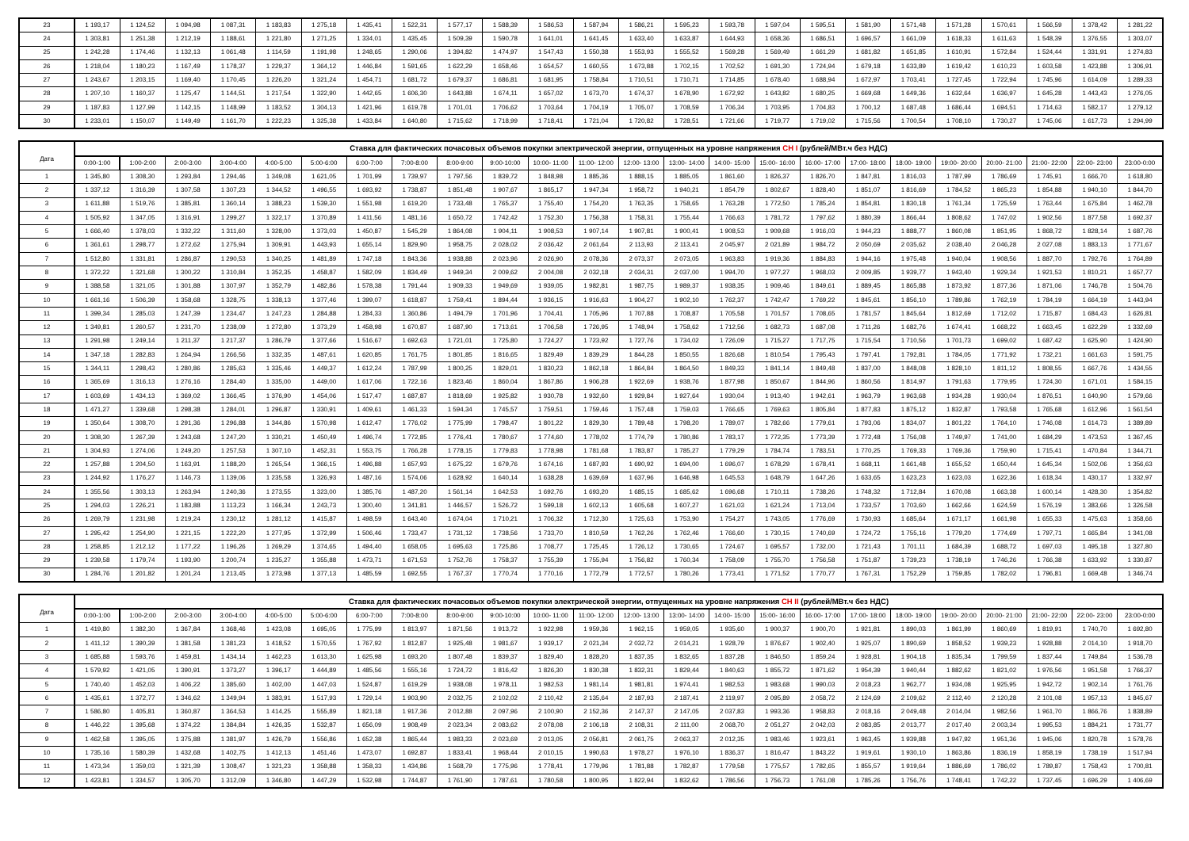| 23 | 1 193,17 | 1 124,52 | 1 094,98 | 1 087,31 | 1 183,83 | 1 275,18 | 1 435,41 | 1 522,31 | 1 577,17 | 1 588,39 | 1 586,53 | 1 587,94 | 1 586,21 | 1 595,23 | 1 593,78 | 1 597,04 | 1 595,51 | 1 581,90 | 1 571,48 | 1 571,28 | 1 570,61 | 1 566,59 | 1 378,42 | 1 281,22 |
| 24 | 1 303,81 | 1 251,38 | 1 212,19 | 1 188,61 | 1 221,80 | 1 271,25 | 1 334,01 | 1 435,45 | 1 509,39 | 1 590,78 | 1 641,01 | 1 641,45 | 1 633,40 | 1 633,87 | 1 644,93 | 1 658,36 | 1 686,51 | 1 696,57 | 1 661,09 | 1 618,33 | 1 611,63 | 1 548,39 | 1 376,55 | 1 303,07 |
| 25 | 1 242,28 | 1 174,46 | 1 132,13 | 1 061,48 | 1 114,59 | 1 191,98 | 1 248,65 | 1 290,06 | 1 394,82 | 1 474,97 | 1 547,43 | 1 550,38 | 1 553,93 | 1 555,52 | 1 569,28 | 1 569,49 | 1 661,29 | 1 681,82 | 1 651,85 | 1 610,91 | 1 572,84 | 1 524,44 | 1 331,91 | 1 274,83 |
| 26 | 1 218,04 | 1 180,23 | 1 167,49 | 1 178,37 | 1 229,37 | 1 364,12 | 1 446,84 | 1 591,65 | 1 622,29 | 1 658,46 | 1 654,57 | 1 660,55 | 1 673,88 | 1 702,15 | 1 702,52 | 1 691,30 | 1 724,94 | 1 679,18 | 1 633,89 | 1 619,42 | 1 610,23 | 1 603,58 | 1 423,88 | 1 306,91 |
| 27 | 1 243,67 | 1 203,15 | 1 169,40 | 1 170,45 | 1 226,20 | 1 321,24 | 1 454,71 | 1 681,72 | 1 679,37 | 1 686,81 | 1 681,95 | 1 758,84 | 1 710,51 | 1 710,71 | 1 714,85 | 1 678,40 | 1 688,94 | 1 672,97 | 1 703,41 | 1 727,45 | 1 722,94 | 1 745,96 | 1 614,09 | 1 289,33 |
| 28 | 1 207,10 | 1 160,37 | 1 125,47 | 1 144,51 | 1 217,54 | 1 322,90 | 1 442,65 | 1 606,30 | 1 643,88 | 1 674,11 | 1 657,02 | 1 673,70 | 1 674,37 | 1 678,90 | 1 672,92 | 1 643,82 | 1 680,25 | 1 669,68 | 1 649,36 | 1 632,64 | 1 636,97 | 1 645,28 | 1 443,43 | 1 276,05 |
| 29 | 1 187,83 | 1 127,99 | 1 142,15 | 1 148,99 | 1 183,52 | 1 304,13 | 1 421,96 | 1 619,78 | 1 701,01 | 1 706,62 | 1 703,64 | 1 704,19 | 1 705,07 | 1 708,59 | 1 706,34 | 1 703,95 | 1 704,83 | 1 700,12 | 1 687,48 | 1 686,44 | 1 694,51 | 1 714,63 | 1 582,17 | 1 279,12 |
| 30 | 1 233,01 | 1 150,07 | 1 149,49 | 1 161,70 | 1 222,23 | 1 325,38 | 1 433,84 | 1 640,80 | 1 715,62 | 1 718,99 | 1 718,41 | 1 721,04 | 1 720,82 | 1 728,51 | 1 721,66 | 1 719,77 | 1 719,02 | 1 715,56 | 1 700,54 | 1 708,10 | 1 730,27 | 1 745,06 | 1 617,73 | 1 294,99 |
| Дата | Ставка для фактических почасовых объемов покупки электрической энергии, отпущенных на уровне напряжения СН I (рублей/МВт.ч без НДС) | | | | | | | | | | | | | | | | | | | | | | | |
| --- | --- | --- | --- | --- | --- | --- | --- | --- | --- | --- | --- | --- | --- | --- | --- | --- | --- | --- | --- | --- | --- | --- | --- | --- |
| | 0:00-1:00 | 1:00-2:00 | 2:00-3:00 | 3:00-4:00 | 4:00-5:00 | 5:00-6:00 | 6:00-7:00 | 7:00-8:00 | 8:00-9:00 | 9:00-10:00 | 10:00- 11:00 | 11:00- 12:00 | 12:00- 13:00 | 13:00- 14:00 | 14:00- 15:00 | 15:00- 16:00 | 16:00- 17:00 | 17:00- 18:00 | 18:00- 19:00 | 19:00- 20:00 | 20:00- 21:00 | 21:00- 22:00 | 22:00- 23:00 | 23:00-0:00 |
| 1 | 1 345,80 | 1 308,30 | 1 293,84 | 1 294,46 | 1 349,08 | 1 621,05 | 1 701,99 | 1 739,97 | 1 797,56 | 1 839,72 | 1 848,98 | 1 885,36 | 1 888,15 | 1 885,05 | 1 861,60 | 1 826,37 | 1 826,70 | 1 847,81 | 1 816,03 | 1 787,99 | 1 786,69 | 1 745,91 | 1 666,70 | 1 618,80 |
| 2 | 1 337,12 | 1 316,39 | 1 307,58 | 1 307,23 | 1 344,52 | 1 496,55 | 1 693,92 | 1 738,87 | 1 851,48 | 1 907,67 | 1 865,17 | 1 947,34 | 1 958,72 | 1 940,21 | 1 854,79 | 1 802,67 | 1 828,40 | 1 851,07 | 1 816,69 | 1 784,52 | 1 865,23 | 1 854,88 | 1 940,10 | 1 844,70 |
| 3 | 1 611,88 | 1 519,76 | 1 385,81 | 1 360,14 | 1 388,23 | 1 539,30 | 1 551,98 | 1 619,20 | 1 733,48 | 1 765,37 | 1 755,40 | 1 754,20 | 1 763,35 | 1 758,65 | 1 763,28 | 1 772,50 | 1 785,24 | 1 854,81 | 1 830,18 | 1 761,34 | 1 725,59 | 1 763,44 | 1 675,84 | 1 462,78 |
| 4 | 1 505,92 | 1 347,05 | 1 316,91 | 1 299,27 | 1 322,17 | 1 370,89 | 1 411,56 | 1 481,16 | 1 650,72 | 1 742,42 | 1 752,30 | 1 756,38 | 1 758,31 | 1 755,44 | 1 766,63 | 1 781,72 | 1 797,62 | 1 880,39 | 1 866,44 | 1 808,62 | 1 747,02 | 1 902,56 | 1 877,58 | 1 692,37 |
| 5 | 1 666,40 | 1 378,03 | 1 332,22 | 1 311,60 | 1 328,00 | 1 373,03 | 1 450,87 | 1 545,29 | 1 864,08 | 1 904,11 | 1 908,53 | 1 907,14 | 1 907,81 | 1 900,41 | 1 908,53 | 1 909,68 | 1 916,03 | 1 944,23 | 1 888,77 | 1 860,08 | 1 851,95 | 1 868,72 | 1 828,14 | 1 687,76 |
| 6 | 1 361,61 | 1 298,77 | 1 272,62 | 1 275,94 | 1 309,91 | 1 443,93 | 1 655,14 | 1 829,90 | 1 958,75 | 2 028,02 | 2 036,42 | 2 061,64 | 2 113,93 | 2 113,41 | 2 045,97 | 2 021,89 | 1 984,72 | 2 050,69 | 2 035,62 | 2 038,40 | 2 046,28 | 2 027,08 | 1 883,13 | 1 771,67 |
| 7 | 1 512,80 | 1 331,81 | 1 286,87 | 1 290,53 | 1 340,25 | 1 481,89 | 1 747,18 | 1 843,36 | 1 938,88 | 2 023,96 | 2 026,90 | 2 078,36 | 2 073,37 | 2 073,05 | 1 963,83 | 1 919,36 | 1 884,83 | 1 944,16 | 1 975,48 | 1 940,04 | 1 908,56 | 1 887,70 | 1 792,76 | 1 764,89 |
| 8 | 1 372,22 | 1 321,68 | 1 300,22 | 1 310,84 | 1 352,35 | 1 458,87 | 1 582,09 | 1 834,49 | 1 949,34 | 2 009,62 | 2 004,08 | 2 032,18 | 2 034,31 | 2 037,00 | 1 994,70 | 1 977,27 | 1 968,03 | 2 009,85 | 1 939,77 | 1 943,40 | 1 929,34 | 1 921,53 | 1 810,21 | 1 657,77 |
| 9 | 1 388,58 | 1 321,05 | 1 301,88 | 1 307,97 | 1 352,79 | 1 482,86 | 1 578,38 | 1 791,44 | 1 909,33 | 1 949,69 | 1 939,05 | 1 982,81 | 1 987,75 | 1 989,37 | 1 938,35 | 1 909,46 | 1 849,61 | 1 889,45 | 1 865,88 | 1 873,92 | 1 877,36 | 1 871,06 | 1 746,78 | 1 504,76 |
| 10 | 1 661,16 | 1 506,39 | 1 358,68 | 1 328,75 | 1 338,13 | 1 377,46 | 1 399,07 | 1 618,87 | 1 759,41 | 1 894,44 | 1 936,15 | 1 916,63 | 1 904,27 | 1 902,10 | 1 762,37 | 1 742,47 | 1 769,22 | 1 845,61 | 1 856,10 | 1 789,86 | 1 762,19 | 1 784,19 | 1 664,19 | 1 443,94 |
| 11 | 1 399,34 | 1 285,03 | 1 247,39 | 1 234,47 | 1 247,23 | 1 284,88 | 1 284,33 | 1 360,86 | 1 494,79 | 1 701,96 | 1 704,41 | 1 705,96 | 1 707,88 | 1 708,87 | 1 705,58 | 1 701,57 | 1 708,65 | 1 781,57 | 1 845,64 | 1 812,69 | 1 712,02 | 1 715,87 | 1 684,43 | 1 626,81 |
| 12 | 1 349,81 | 1 260,57 | 1 231,70 | 1 238,09 | 1 272,80 | 1 373,29 | 1 458,98 | 1 670,87 | 1 687,90 | 1 713,61 | 1 706,58 | 1 726,95 | 1 748,94 | 1 758,62 | 1 712,56 | 1 682,73 | 1 687,08 | 1 711,26 | 1 682,76 | 1 674,41 | 1 668,22 | 1 663,45 | 1 622,29 | 1 332,69 |
| 13 | 1 291,98 | 1 249,14 | 1 211,37 | 1 217,37 | 1 286,79 | 1 377,66 | 1 516,67 | 1 692,63 | 1 721,01 | 1 725,80 | 1 724,27 | 1 723,92 | 1 727,76 | 1 734,02 | 1 726,09 | 1 715,27 | 1 717,75 | 1 715,54 | 1 710,56 | 1 701,73 | 1 699,02 | 1 687,42 | 1 625,90 | 1 424,90 |
| 14 | 1 347,18 | 1 282,83 | 1 264,94 | 1 266,56 | 1 332,35 | 1 487,61 | 1 620,85 | 1 761,75 | 1 801,85 | 1 816,65 | 1 829,49 | 1 839,29 | 1 844,28 | 1 850,55 | 1 826,68 | 1 810,54 | 1 795,43 | 1 797,41 | 1 792,81 | 1 784,05 | 1 771,92 | 1 732,21 | 1 661,63 | 1 591,75 |
| 15 | 1 344,11 | 1 298,43 | 1 280,86 | 1 285,63 | 1 335,46 | 1 449,37 | 1 612,24 | 1 787,99 | 1 800,25 | 1 829,01 | 1 830,23 | 1 862,18 | 1 864,84 | 1 864,50 | 1 849,33 | 1 841,14 | 1 849,48 | 1 837,00 | 1 848,08 | 1 828,10 | 1 811,12 | 1 808,55 | 1 667,76 | 1 434,55 |
| 16 | 1 365,69 | 1 316,13 | 1 276,16 | 1 284,40 | 1 335,00 | 1 449,00 | 1 617,06 | 1 722,16 | 1 823,46 | 1 860,04 | 1 867,86 | 1 906,28 | 1 922,69 | 1 938,76 | 1 877,98 | 1 850,67 | 1 844,96 | 1 860,56 | 1 814,97 | 1 791,63 | 1 779,95 | 1 724,30 | 1 671,01 | 1 584,15 |
| 17 | 1 603,69 | 1 434,13 | 1 369,02 | 1 366,45 | 1 376,90 | 1 454,06 | 1 517,47 | 1 687,87 | 1 818,69 | 1 925,82 | 1 930,78 | 1 932,60 | 1 929,84 | 1 927,64 | 1 930,04 | 1 913,40 | 1 942,61 | 1 963,79 | 1 963,68 | 1 934,28 | 1 930,04 | 1 876,51 | 1 640,90 | 1 579,66 |
| 18 | 1 471,27 | 1 339,68 | 1 298,38 | 1 284,01 | 1 296,87 | 1 330,91 | 1 409,61 | 1 461,33 | 1 594,34 | 1 745,57 | 1 759,51 | 1 759,46 | 1 757,48 | 1 759,03 | 1 766,65 | 1 769,63 | 1 805,84 | 1 877,83 | 1 875,12 | 1 832,87 | 1 793,58 | 1 765,68 | 1 612,96 | 1 561,54 |
| 19 | 1 350,64 | 1 308,70 | 1 291,36 | 1 296,88 | 1 344,86 | 1 570,98 | 1 612,47 | 1 776,02 | 1 775,99 | 1 798,47 | 1 801,22 | 1 829,30 | 1 789,48 | 1 798,20 | 1 789,07 | 1 782,66 | 1 779,61 | 1 793,06 | 1 834,07 | 1 801,22 | 1 764,10 | 1 746,08 | 1 614,73 | 1 389,89 |
| 20 | 1 308,30 | 1 267,39 | 1 243,68 | 1 247,20 | 1 330,21 | 1 450,49 | 1 496,74 | 1 772,85 | 1 776,41 | 1 780,67 | 1 774,60 | 1 778,02 | 1 774,79 | 1 780,86 | 1 783,17 | 1 772,35 | 1 773,39 | 1 772,48 | 1 756,08 | 1 749,97 | 1 741,00 | 1 684,29 | 1 473,53 | 1 367,45 |
| 21 | 1 304,93 | 1 274,06 | 1 249,20 | 1 257,53 | 1 307,10 | 1 452,31 | 1 553,75 | 1 766,28 | 1 778,15 | 1 779,83 | 1 778,98 | 1 781,68 | 1 783,87 | 1 785,27 | 1 779,29 | 1 784,74 | 1 783,51 | 1 770,25 | 1 769,33 | 1 769,36 | 1 759,90 | 1 715,41 | 1 470,84 | 1 344,71 |
| 22 | 1 257,88 | 1 204,50 | 1 163,91 | 1 188,20 | 1 265,54 | 1 366,15 | 1 496,88 | 1 657,93 | 1 675,22 | 1 679,76 | 1 674,16 | 1 687,93 | 1 690,92 | 1 694,00 | 1 696,07 | 1 678,29 | 1 678,41 | 1 668,11 | 1 661,48 | 1 655,52 | 1 650,44 | 1 645,34 | 1 502,06 | 1 356,63 |
| 23 | 1 244,92 | 1 176,27 | 1 146,73 | 1 139,06 | 1 235,58 | 1 326,93 | 1 487,16 | 1 574,06 | 1 628,92 | 1 640,14 | 1 638,28 | 1 639,69 | 1 637,96 | 1 646,98 | 1 645,53 | 1 648,79 | 1 647,26 | 1 633,65 | 1 623,23 | 1 623,03 | 1 622,36 | 1 618,34 | 1 430,17 | 1 332,97 |
| 24 | 1 355,56 | 1 303,13 | 1 263,94 | 1 240,36 | 1 273,55 | 1 323,00 | 1 385,76 | 1 487,20 | 1 561,14 | 1 642,53 | 1 692,76 | 1 693,20 | 1 685,15 | 1 685,62 | 1 696,68 | 1 710,11 | 1 738,26 | 1 748,32 | 1 712,84 | 1 670,08 | 1 663,38 | 1 600,14 | 1 428,30 | 1 354,82 |
| 25 | 1 294,03 | 1 226,21 | 1 183,88 | 1 113,23 | 1 166,34 | 1 243,73 | 1 300,40 | 1 341,81 | 1 446,57 | 1 526,72 | 1 599,18 | 1 602,13 | 1 605,68 | 1 607,27 | 1 621,03 | 1 621,24 | 1 713,04 | 1 733,57 | 1 703,60 | 1 662,66 | 1 624,59 | 1 576,19 | 1 383,66 | 1 326,58 |
| 26 | 1 269,79 | 1 231,98 | 1 219,24 | 1 230,12 | 1 281,12 | 1 415,87 | 1 498,59 | 1 643,40 | 1 674,04 | 1 710,21 | 1 706,32 | 1 712,30 | 1 725,63 | 1 753,90 | 1 754,27 | 1 743,05 | 1 776,69 | 1 730,93 | 1 685,64 | 1 671,17 | 1 661,98 | 1 655,33 | 1 475,63 | 1 358,66 |
| 27 | 1 295,42 | 1 254,90 | 1 221,15 | 1 222,20 | 1 277,95 | 1 372,99 | 1 506,46 | 1 733,47 | 1 731,12 | 1 738,56 | 1 733,70 | 1 810,59 | 1 762,26 | 1 762,46 | 1 766,60 | 1 730,15 | 1 740,69 | 1 724,72 | 1 755,16 | 1 779,20 | 1 774,69 | 1 797,71 | 1 665,84 | 1 341,08 |
| 28 | 1 258,85 | 1 212,12 | 1 177,22 | 1 196,26 | 1 269,29 | 1 374,65 | 1 494,40 | 1 658,05 | 1 695,63 | 1 725,86 | 1 708,77 | 1 725,45 | 1 726,12 | 1 730,65 | 1 724,67 | 1 695,57 | 1 732,00 | 1 721,43 | 1 701,11 | 1 684,39 | 1 688,72 | 1 697,03 | 1 495,18 | 1 327,80 |
| 29 | 1 239,58 | 1 179,74 | 1 193,90 | 1 200,74 | 1 235,27 | 1 355,88 | 1 473,71 | 1 671,53 | 1 752,76 | 1 758,37 | 1 755,39 | 1 755,94 | 1 756,82 | 1 760,34 | 1 758,09 | 1 755,70 | 1 756,58 | 1 751,87 | 1 739,23 | 1 738,19 | 1 746,26 | 1 766,38 | 1 633,92 | 1 330,87 |
| 30 | 1 284,76 | 1 201,82 | 1 201,24 | 1 213,45 | 1 273,98 | 1 377,13 | 1 485,59 | 1 692,55 | 1 767,37 | 1 770,74 | 1 770,16 | 1 772,79 | 1 772,57 | 1 780,26 | 1 773,41 | 1 771,52 | 1 770,77 | 1 767,31 | 1 752,29 | 1 759,85 | 1 782,02 | 1 796,81 | 1 669,48 | 1 346,74 |
| Дата | Ставка для фактических почасовых объемов покупки электрической энергии, отпущенных на уровне напряжения СН II (рублей/МВт.ч без НДС) | | | | | | | | | | | | | | | | | | | | | | | |
| --- | --- | --- | --- | --- | --- | --- | --- | --- | --- | --- | --- | --- | --- | --- | --- | --- | --- | --- | --- | --- | --- | --- | --- | --- |
| | 0:00-1:00 | 1:00-2:00 | 2:00-3:00 | 3:00-4:00 | 4:00-5:00 | 5:00-6:00 | 6:00-7:00 | 7:00-8:00 | 8:00-9:00 | 9:00-10:00 | 10:00- 11:00 | 11:00- 12:00 | 12:00- 13:00 | 13:00- 14:00 | 14:00- 15:00 | 15:00- 16:00 | 16:00- 17:00 | 17:00- 18:00 | 18:00- 19:00 | 19:00- 20:00 | 20:00- 21:00 | 21:00- 22:00 | 22:00- 23:00 | 23:00-0:00 |
| 1 | 1 419,80 | 1 382,30 | 1 367,84 | 1 368,46 | 1 423,08 | 1 695,05 | 1 775,99 | 1 813,97 | 1 871,56 | 1 913,72 | 1 922,98 | 1 959,36 | 1 962,15 | 1 959,05 | 1 935,60 | 1 900,37 | 1 900,70 | 1 921,81 | 1 890,03 | 1 861,99 | 1 860,69 | 1 819,91 | 1 740,70 | 1 692,80 |
| 2 | 1 411,12 | 1 390,39 | 1 381,58 | 1 381,23 | 1 418,52 | 1 570,55 | 1 767,92 | 1 812,87 | 1 925,48 | 1 981,67 | 1 939,17 | 2 021,34 | 2 032,72 | 2 014,21 | 1 928,79 | 1 876,67 | 1 902,40 | 1 925,07 | 1 890,69 | 1 858,52 | 1 939,23 | 1 928,88 | 2 014,10 | 1 918,70 |
| 3 | 1 685,88 | 1 593,76 | 1 459,81 | 1 434,14 | 1 462,23 | 1 613,30 | 1 625,98 | 1 693,20 | 1 807,48 | 1 839,37 | 1 829,40 | 1 828,20 | 1 837,35 | 1 832,65 | 1 837,28 | 1 846,50 | 1 859,24 | 1 928,81 | 1 904,18 | 1 835,34 | 1 799,59 | 1 837,44 | 1 749,84 | 1 536,78 |
| 4 | 1 579,92 | 1 421,05 | 1 390,91 | 1 373,27 | 1 396,17 | 1 444,89 | 1 485,56 | 1 555,16 | 1 724,72 | 1 816,42 | 1 826,30 | 1 830,38 | 1 832,31 | 1 829,44 | 1 840,63 | 1 855,72 | 1 871,62 | 1 954,39 | 1 940,44 | 1 882,62 | 1 821,02 | 1 976,56 | 1 951,58 | 1 766,37 |
| 5 | 1 740,40 | 1 452,03 | 1 406,22 | 1 385,60 | 1 402,00 | 1 447,03 | 1 524,87 | 1 619,29 | 1 938,08 | 1 978,11 | 1 982,53 | 1 981,14 | 1 981,81 | 1 974,41 | 1 982,53 | 1 983,68 | 1 990,03 | 2 018,23 | 1 962,77 | 1 934,08 | 1 925,95 | 1 942,72 | 1 902,14 | 1 761,76 |
| 6 | 1 435,61 | 1 372,77 | 1 346,62 | 1 349,94 | 1 383,91 | 1 517,93 | 1 729,14 | 1 903,90 | 2 032,75 | 2 102,02 | 2 110,42 | 2 135,64 | 2 187,93 | 2 187,41 | 2 119,97 | 2 095,89 | 2 058,72 | 2 124,69 | 2 109,62 | 2 112,40 | 2 120,28 | 2 101,08 | 1 957,13 | 1 845,67 |
| 7 | 1 586,80 | 1 405,81 | 1 360,87 | 1 364,53 | 1 414,25 | 1 555,89 | 1 821,18 | 1 917,36 | 2 012,88 | 2 097,96 | 2 100,90 | 2 152,36 | 2 147,37 | 2 147,05 | 2 037,83 | 1 993,36 | 1 958,83 | 2 018,16 | 2 049,48 | 2 014,04 | 1 982,56 | 1 961,70 | 1 866,76 | 1 838,89 |
| 8 | 1 446,22 | 1 395,68 | 1 374,22 | 1 384,84 | 1 426,35 | 1 532,87 | 1 656,09 | 1 908,49 | 2 023,34 | 2 083,62 | 2 078,08 | 2 106,18 | 2 108,31 | 2 111,00 | 2 068,70 | 2 051,27 | 2 042,03 | 2 083,85 | 2 013,77 | 2 017,40 | 2 003,34 | 1 995,53 | 1 884,21 | 1 731,77 |
| 9 | 1 462,58 | 1 395,05 | 1 375,88 | 1 381,97 | 1 426,79 | 1 556,86 | 1 652,38 | 1 865,44 | 1 983,33 | 2 023,69 | 2 013,05 | 2 056,81 | 2 061,75 | 2 063,37 | 2 012,35 | 1 983,46 | 1 923,61 | 1 963,45 | 1 939,88 | 1 947,92 | 1 951,36 | 1 945,06 | 1 820,78 | 1 578,76 |
| 10 | 1 735,16 | 1 580,39 | 1 432,68 | 1 402,75 | 1 412,13 | 1 451,46 | 1 473,07 | 1 692,87 | 1 833,41 | 1 968,44 | 2 010,15 | 1 990,63 | 1 978,27 | 1 976,10 | 1 836,37 | 1 816,47 | 1 843,22 | 1 919,61 | 1 930,10 | 1 863,86 | 1 836,19 | 1 858,19 | 1 738,19 | 1 517,94 |
| 11 | 1 473,34 | 1 359,03 | 1 321,39 | 1 308,47 | 1 321,23 | 1 358,88 | 1 358,33 | 1 434,86 | 1 568,79 | 1 775,96 | 1 778,41 | 1 779,96 | 1 781,88 | 1 782,87 | 1 779,58 | 1 775,57 | 1 782,65 | 1 855,57 | 1 919,64 | 1 886,69 | 1 786,02 | 1 789,87 | 1 758,43 | 1 700,81 |
| 12 | 1 423,81 | 1 334,57 | 1 305,70 | 1 312,09 | 1 346,80 | 1 447,29 | 1 532,98 | 1 744,87 | 1 761,90 | 1 787,61 | 1 780,58 | 1 800,95 | 1 822,94 | 1 832,62 | 1 786,56 | 1 756,73 | 1 761,08 | 1 785,26 | 1 756,76 | 1 748,41 | 1 742,22 | 1 737,45 | 1 696,29 | 1 406,69 |